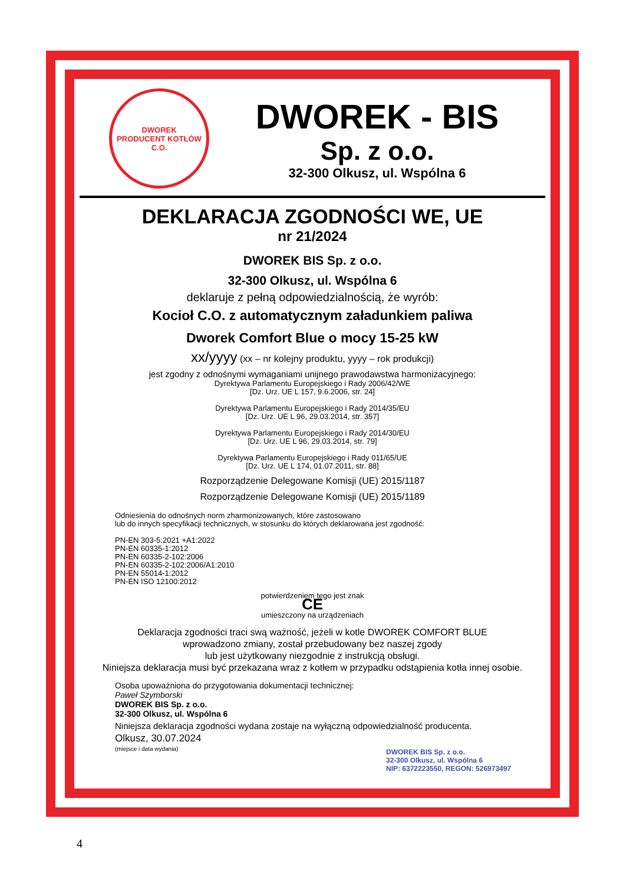DWOREK
PRODUCENT KOTŁÓW C.O.
DWOREK - BIS
Sp. z o.o.
32-300 Olkusz, ul. Wspólna 6
DEKLARACJA ZGODNOŚCI WE, UE
nr 21/2024
DWOREK BIS Sp. z o.o.
32-300 Olkusz, ul. Wspólna 6
deklaruje z pełną odpowiedzialnością, że wyrób:
Kocioł C.O. z automatycznym załadunkiem paliwa
Dworek Comfort Blue o mocy 15-25 kW
xx/yyyy (xx – nr kolejny produktu, yyyy – rok produkcji)
jest zgodny z odnośnymi wymaganiami unijnego prawodawstwa harmonizacyjnego:
Dyrektywa Parlamentu Europejskiego i Rady 2006/42/WE
[Dz. Urz. UE L 157, 9.6.2006, str. 24]
Dyrektywa Parlamentu Europejskiego i Rady 2014/35/EU
[Dz. Urz. UE L 96, 29.03.2014, str. 357]
Dyrektywa Parlamentu Europejskiego i Rady 2014/30/EU
[Dz. Urz. UE L 96, 29.03.2014, str. 79]
Dyrektywa Parlamentu Europejskiego i Rady 011/65/UE
[Dz. Urz. UE L 174, 01.07.2011, str. 88]
Rozporządzenie Delegowane Komisji (UE) 2015/1187
Rozporządzenie Delegowane Komisji (UE) 2015/1189
Odniesienia do odnośnych norm zharmonizowanych, które zastosowano
lub do innych specyfikacji technicznych, w stosunku do których deklarowana jest zgodność:
PN-EN 303-5:2021 +A1:2022
PN-EN 60335-1:2012
PN-EN 60335-2-102:2006
PN-EN 60335-2-102:2006/A1:2010
PN-EN 55014-1:2012
PN-EN ISO 12100:2012
potwierdzeniem tego jest znak
CE
umieszczony na urządzeniach
Deklaracja zgodności traci swą ważność, jeżeli w kotle DWOREK COMFORT BLUE
wprowadzono zmiany, został przebudowany bez naszej zgody
lub jest użytkowany niezgodnie z instrukcją obsługi.
Niniejsza deklaracja musi być przekazana wraz z kotłem w przypadku odstąpienia kotła innej osobie.
Osoba upoważniona do przygotowania dokumentacji technicznej:
Paweł Szymborski
DWOREK BIS Sp. z o.o.
32-300 Olkusz, ul. Wspólna 6
Niniejsza deklaracja zgodności wydana zostaje na wyłączną odpowiedzialność producenta.
Olkusz, 30.07.2024
(miejsce i data wydania)
DWOREK BIS Sp. z o.o.
32-300 Olkusz, ul. Wspólna 6
NIP: 6372223550, REGON: 526973497
4